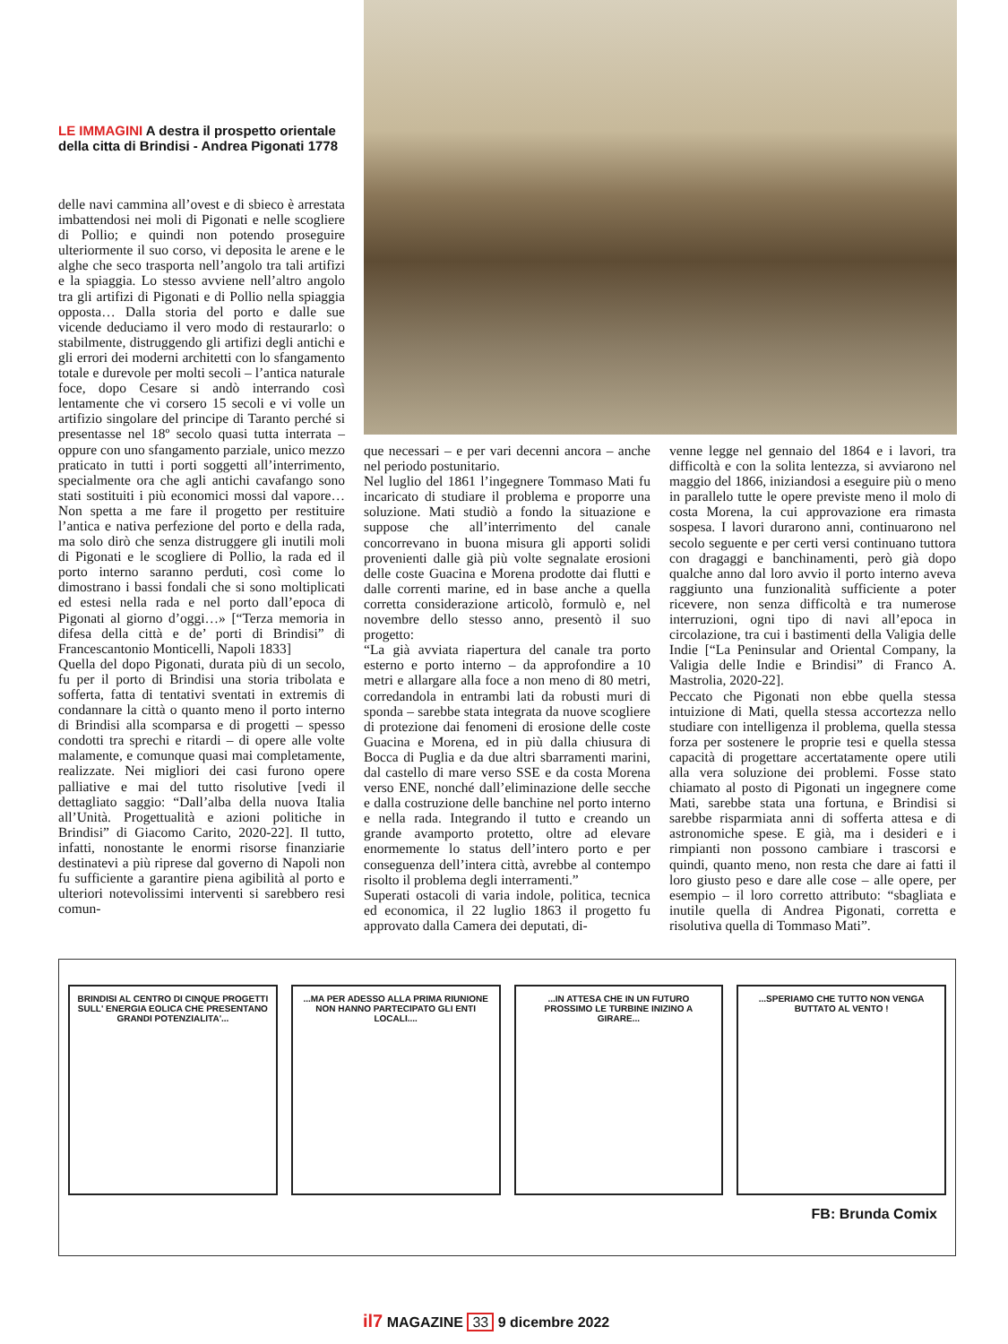LE IMMAGINI A destra il prospetto orientale della citta di Brindisi - Andrea Pigonati 1778
delle navi cammina all’ovest e di sbieco è arrestata imbattendosi nei moli di Pigonati e nelle scogliere di Pollio; e quindi non potendo proseguire ulteriormente il suo corso, vi deposita le arene e le alghe che seco trasporta nell’angolo tra tali artifizi e la spiaggia. Lo stesso avviene nell’altro angolo tra gli artifizi di Pigonati e di Pollio nella spiaggia opposta… Dalla storia del porto e dalle sue vicende deduciamo il vero modo di restaurarlo: o stabilmente, distruggendo gli artifizi degli antichi e gli errori dei moderni architetti con lo sfangamento totale e durevole per molti secoli – l’antica naturale foce, dopo Cesare si andò interrando così lentamente che vi corsero 15 secoli e vi volle un artifizio singolare del principe di Taranto perché si presentasse nel 18º secolo quasi tutta interrata – oppure con uno sfangamento parziale, unico mezzo praticato in tutti i porti soggetti all’interrimento, specialmente ora che agli antichi cavafango sono stati sostituiti i più economici mossi dal vapore… Non spetta a me fare il progetto per restituire l’antica e nativa perfezione del porto e della rada, ma solo dirò che senza distruggere gli inutili moli di Pigonati e le scogliere di Pollio, la rada ed il porto interno saranno perduti, così come lo dimostrano i bassi fondali che si sono moltiplicati ed estesi nella rada e nel porto dall’epoca di Pigonati al giorno d’oggi…» [“Terza memoria in difesa della città e de’ porti di Brindisi” di Francescantonio Monticelli, Napoli 1833]
Quella del dopo Pigonati, durata più di un secolo, fu per il porto di Brindisi una storia tribolata e sofferta, fatta di tentativi sventati in extremis di condannare la città o quanto meno il porto interno di Brindisi alla scomparsa e di progetti – spesso condotti tra sprechi e ritardi – di opere alle volte malamente, e comunque quasi mai completamente, realizzate. Nei migliori dei casi furono opere palliative e mai del tutto risolutive [vedi il dettagliato saggio: “Dall’alba della nuova Italia all’Unità. Progettualità e azioni politiche in Brindisi” di Giacomo Carito, 2020-22]. Il tutto, infatti, nonostante le enormi risorse finanziarie destinatevi a più riprese dal governo di Napoli non fu sufficiente a garantire piena agibilità al porto e ulteriori notevolissimi interventi si sarebbero resi comun-
que necessari – e per vari decenni ancora – anche nel periodo postunitario.
Nel luglio del 1861 l’ingegnere Tommaso Mati fu incaricato di studiare il problema e proporre una soluzione. Mati studiò a fondo la situazione e suppose che all’interrimento del canale concorrevano in buona misura gli apporti solidi provenienti dalle già più volte segnalate erosioni delle coste Guacina e Morena prodotte dai flutti e dalle correnti marine, ed in base anche a quella corretta considerazione articolò, formulò e, nel novembre dello stesso anno, presentò il suo progetto:
“La già avviata riapertura del canale tra porto esterno e porto interno – da approfondire a 10 metri e allargare alla foce a non meno di 80 metri, corredandola in entrambi lati da robusti muri di sponda – sarebbe stata integrata da nuove scogliere di protezione dai fenomeni di erosione delle coste Guacina e Morena, ed in più dalla chiusura di Bocca di Puglia e da due altri sbarramenti marini, dal castello di mare verso SSE e da costa Morena verso ENE, nonché dall’eliminazione delle secche e dalla costruzione delle banchine nel porto interno e nella rada. Integrando il tutto e creando un grande avamporto protetto, oltre ad elevare enormemente lo status dell’intero porto e per conseguenza dell’intera città, avrebbe al contempo risolto il problema degli interramenti.”
Superati ostacoli di varia indole, politica, tecnica ed economica, il 22 luglio 1863 il progetto fu approvato dalla Camera dei deputati, di-
venne legge nel gennaio del 1864 e i lavori, tra difficoltà e con la solita lentezza, si avviarono nel maggio del 1866, iniziandosi a eseguire più o meno in parallelo tutte le opere previste meno il molo di costa Morena, la cui approvazione era rimasta sospesa. I lavori durarono anni, continuarono nel secolo seguente e per certi versi continuano tuttora con dragaggi e banchinamenti, però già dopo qualche anno dal loro avvio il porto interno aveva raggiunto una funzionalità sufficiente a poter ricevere, non senza difficoltà e tra numerose interruzioni, ogni tipo di navi all’epoca in circolazione, tra cui i bastimenti della Valigia delle Indie [“La Peninsular and Oriental Company, la Valigia delle Indie e Brindisi” di Franco A. Mastrolia, 2020-22].
Peccato che Pigonati non ebbe quella stessa intuizione di Mati, quella stessa accortezza nello studiare con intelligenza il problema, quella stessa forza per sostenere le proprie tesi e quella stessa capacità di progettare accertatamente opere utili alla vera soluzione dei problemi. Fosse stato chiamato al posto di Pigonati un ingegnere come Mati, sarebbe stata una fortuna, e Brindisi si sarebbe risparmiata anni di sofferta attesa e di astronomiche spese. E già, ma i desideri e i rimpianti non possono cambiare i trascorsi e quindi, quanto meno, non resta che dare ai fatti il loro giusto peso e dare alle cose – alle opere, per esempio – il loro corretto attributo: “sbagliata e inutile quella di Andrea Pigonati, corretta e risolutiva quella di Tommaso Mati”.
BRINDISI AL CENTRO DI CINQUE PROGETTI SULL' ENERGIA EOLICA CHE PRESENTANO GRANDI POTENZIALITA'...
...MA PER ADESSO ALLA PRIMA RIUNIONE NON HANNO PARTECIPATO GLI ENTI LOCALI....
...IN ATTESA CHE IN UN FUTURO PROSSIMO LE TURBINE INIZINO A GIRARE...
...SPERIAMO CHE TUTTO NON VENGA BUTTATO AL VENTO !
FB: Brunda Comix
il7 MAGAZINE 33 9 dicembre 2022